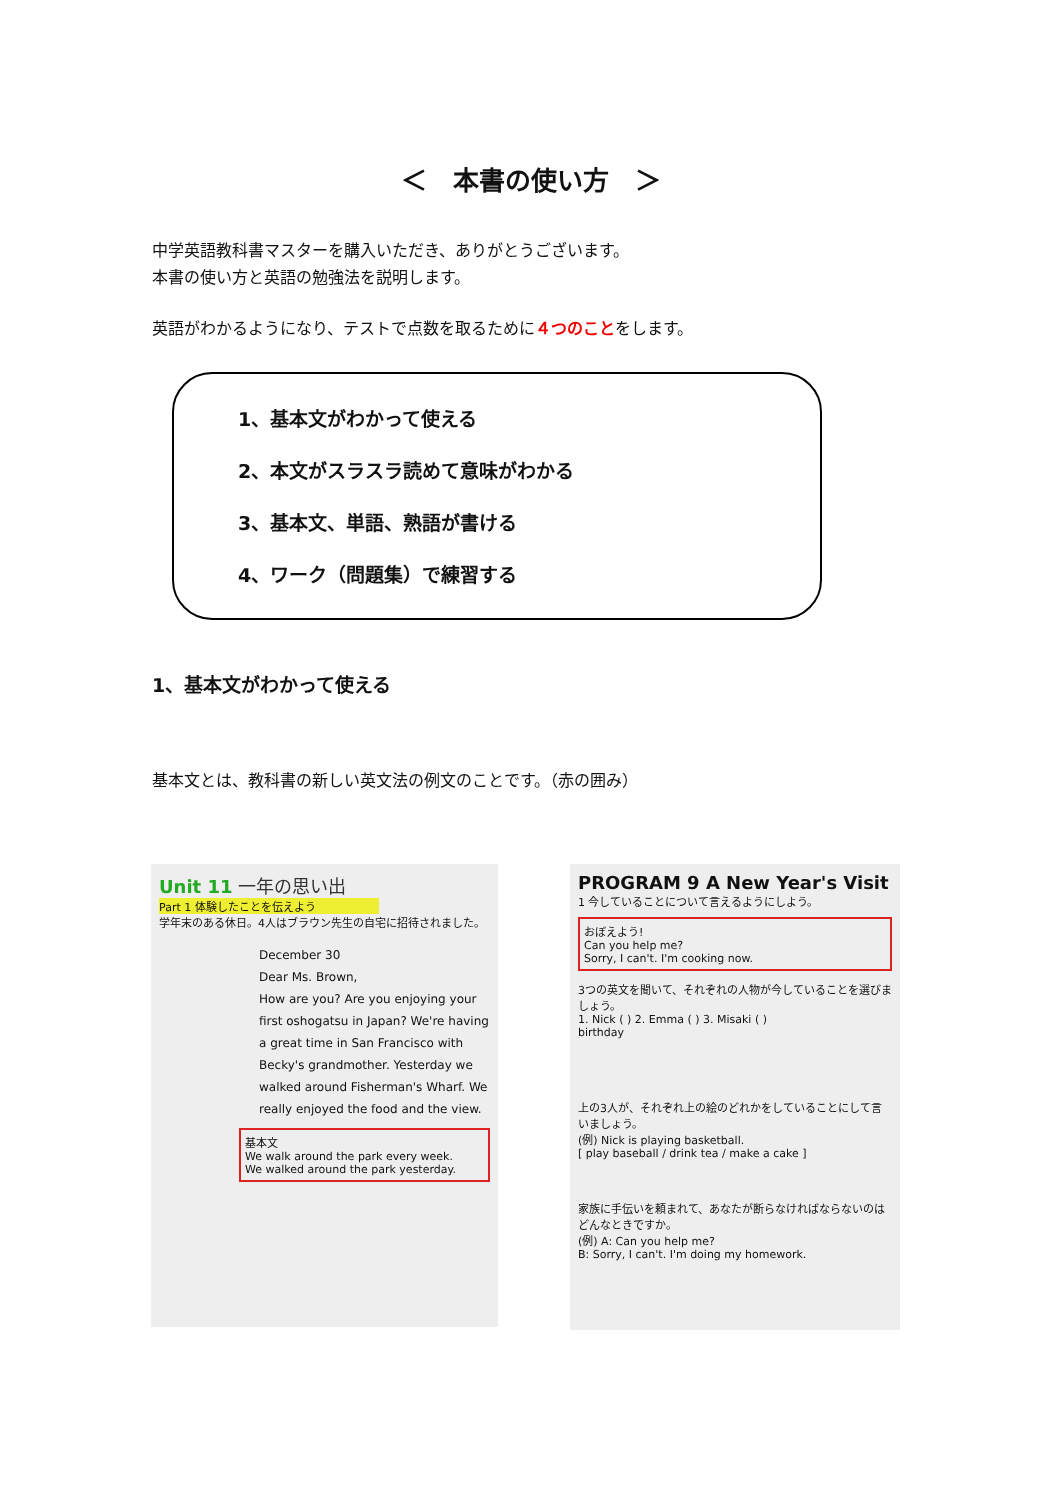＜　本書の使い方　＞
中学英語教科書マスターを購入いただき、ありがとうございます。
本書の使い方と英語の勉強法を説明します。
英語がわかるようになり、テストで点数を取るために４つのことをします。
1、基本文がわかって使える
2、本文がスラスラ読めて意味がわかる
3、基本文、単語、熟語が書ける
4、ワーク（問題集）で練習する
1、基本文がわかって使える
基本文とは、教科書の新しい英文法の例文のことです。（赤の囲み）
Unit 11 一年の思い出
Part 1 体験したことを伝えよう
学年末のある休日。4人はブラウン先生の自宅に招待されました。
December 30
Dear Ms. Brown,
How are you? Are you enjoying your first oshogatsu in Japan? We're having a great time in San Francisco with Becky's grandmother. Yesterday we walked around Fisherman's Wharf. We really enjoyed the food and the view.
基本文
We walk around the park every week.
We walked around the park yesterday.
PROGRAM 9 A New Year's Visit
1 今していることについて言えるようにしよう。
おぼえよう!
Can you help me?
Sorry, I can't. I'm cooking now.
3つの英文を聞いて、それぞれの人物が今していることを選びましょう。
1. Nick ( ) 2. Emma ( ) 3. Misaki ( )
birthday
上の3人が、それぞれ上の絵のどれかをしていることにして言いましょう。
(例) Nick is playing basketball.
[ play baseball / drink tea / make a cake ]
家族に手伝いを頼まれて、あなたが断らなければならないのはどんなときですか。
(例) A: Can you help me?
B: Sorry, I can't. I'm doing my homework.